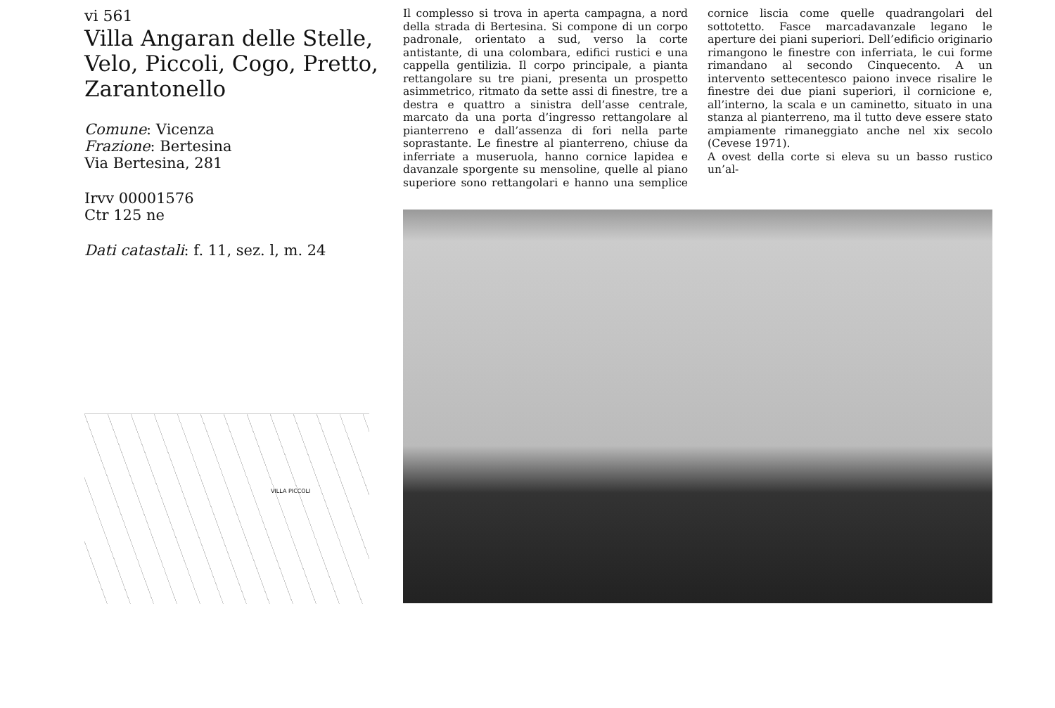vi 561
Villa Angaran delle Stelle, Velo, Piccoli, Cogo, Pretto, Zarantonello
Comune: Vicenza
Frazione: Bertesina
Via Bertesina, 281
Irvv 00001576
Ctr 125 ne
Dati catastali: f. 11, sez. l, m. 24
VILLA PICCOLI
Il complesso si trova in aperta campagna, a nord della strada di Bertesina. Si compone di un corpo padronale, orientato a sud, verso la corte antistante, di una colombara, edifici rustici e una cappella gentilizia. Il corpo principale, a pianta rettangolare su tre piani, presenta un prospetto asimmetrico, ritmato da sette assi di finestre, tre a destra e quattro a sinistra dell’asse centrale, marcato da una porta d’ingresso rettangolare al pianterreno e dall’assenza di fori nella parte soprastante. Le finestre al pianterreno, chiuse da inferriate a museruola, hanno cornice lapidea e davanzale sporgente su mensoline, quelle al piano superiore sono rettangolari e hanno una semplice cornice liscia come quelle quadrangolari del sottotetto. Fasce marcadavanzale legano le aperture dei piani superiori. Dell’edificio originario rimangono le finestre con inferriata, le cui forme rimandano al secondo Cinquecento. A un intervento settecentesco paiono invece risalire le finestre dei due piani superiori, il cornicione e, all’interno, la scala e un caminetto, situato in una stanza al pianterreno, ma il tutto deve essere stato ampiamente rimaneggiato anche nel xix secolo (Cevese 1971).
A ovest della corte si eleva su un basso rustico un’al-